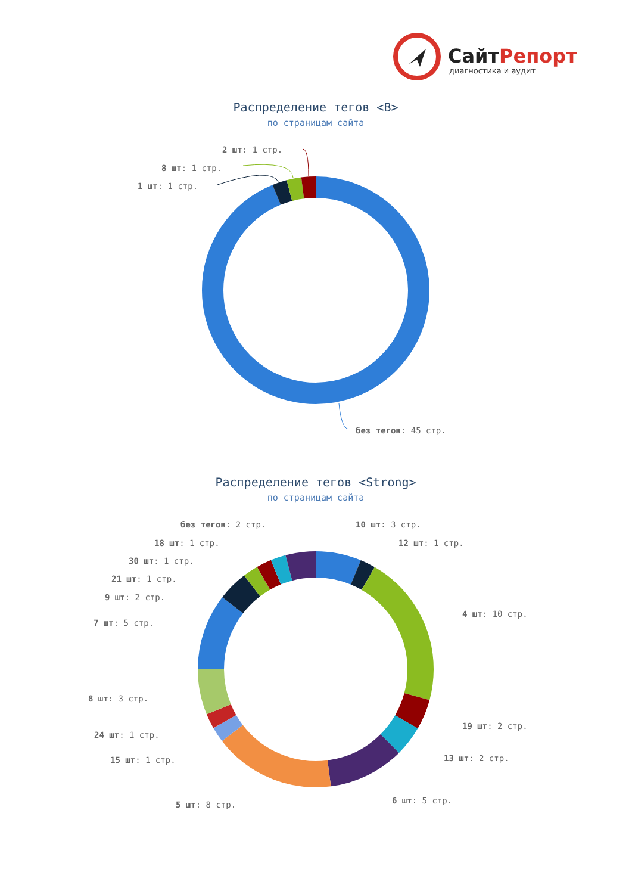СайтРепорт
диагностика и аудит
Распределение тегов <B>
по страницам сайта
2 шт: 1 стр.
8 шт: 1 стр.
1 шт: 1 стр.
без тегов: 45 стр.
Распределение тегов <Strong>
по страницам сайта
без тегов: 2 стр.
10 шт: 3 стр.
18 шт: 1 стр.
12 шт: 1 стр.
30 шт: 1 стр.
21 шт: 1 стр.
9 шт: 2 стр.
4 шт: 10 стр.
7 шт: 5 стр.
8 шт: 3 стр.
19 шт: 2 стр.
24 шт: 1 стр.
13 шт: 2 стр.
15 шт: 1 стр.
6 шт: 5 стр.
5 шт: 8 стр.